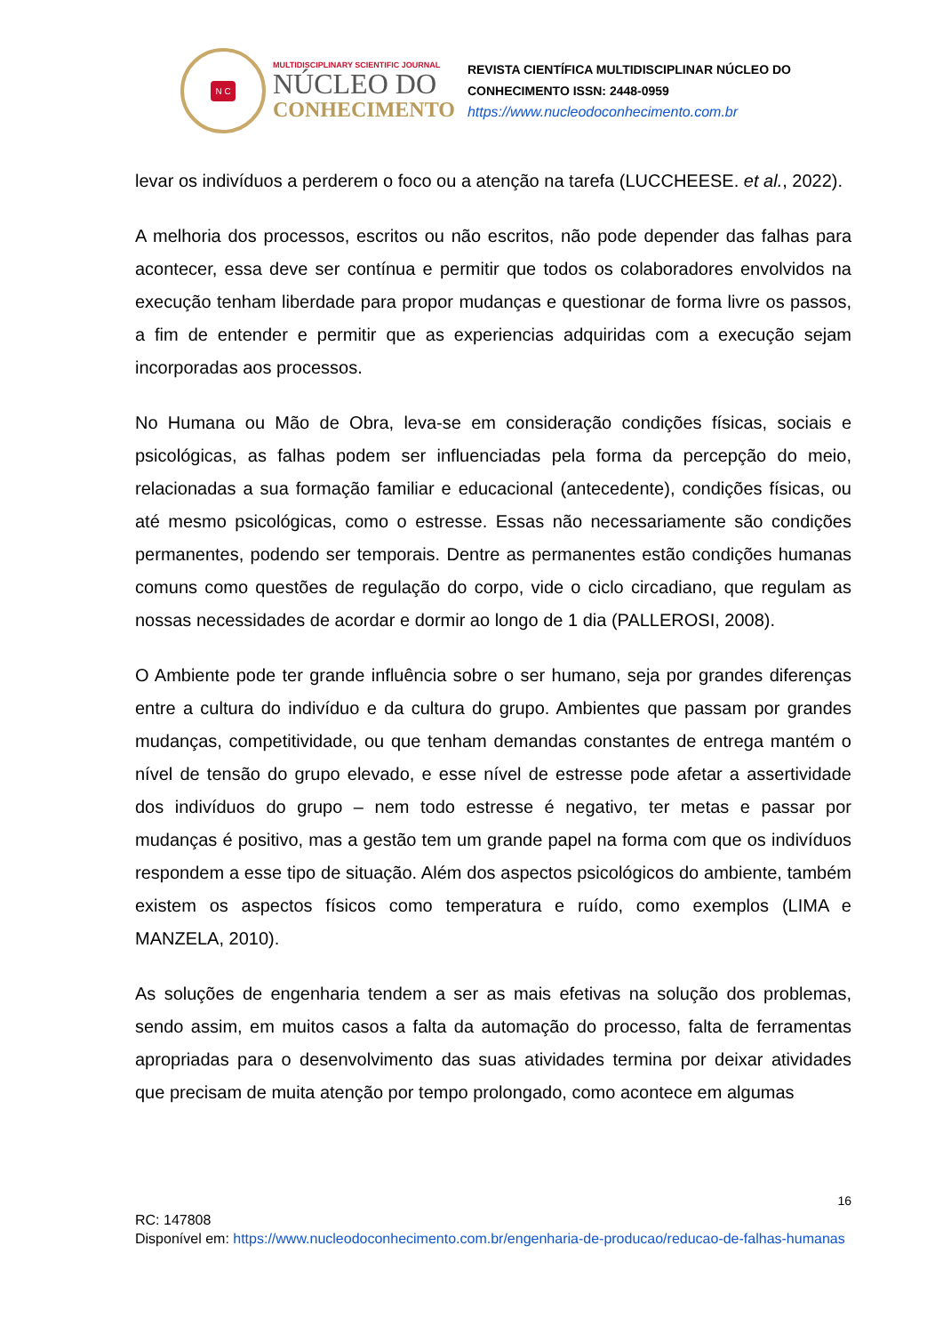N C
MULTIDISCIPLINARY SCIENTIFIC JOURNAL
NÚCLEO DO
CONHECIMENTO
REVISTA CIENTÍFICA MULTIDISCIPLINAR NÚCLEO DO
CONHECIMENTO ISSN: 2448-0959
https://www.nucleodoconhecimento.com.br
levar os indivíduos a perderem o foco ou a atenção na tarefa (LUCCHEESE. et al., 2022).
A melhoria dos processos, escritos ou não escritos, não pode depender das falhas para acontecer, essa deve ser contínua e permitir que todos os colaboradores envolvidos na execução tenham liberdade para propor mudanças e questionar de forma livre os passos, a fim de entender e permitir que as experiencias adquiridas com a execução sejam incorporadas aos processos.
No Humana ou Mão de Obra, leva-se em consideração condições físicas, sociais e psicológicas, as falhas podem ser influenciadas pela forma da percepção do meio, relacionadas a sua formação familiar e educacional (antecedente), condições físicas, ou até mesmo psicológicas, como o estresse. Essas não necessariamente são condições permanentes, podendo ser temporais. Dentre as permanentes estão condições humanas comuns como questões de regulação do corpo, vide o ciclo circadiano, que regulam as nossas necessidades de acordar e dormir ao longo de 1 dia (PALLEROSI, 2008).
O Ambiente pode ter grande influência sobre o ser humano, seja por grandes diferenças entre a cultura do indivíduo e da cultura do grupo. Ambientes que passam por grandes mudanças, competitividade, ou que tenham demandas constantes de entrega mantém o nível de tensão do grupo elevado, e esse nível de estresse pode afetar a assertividade dos indivíduos do grupo – nem todo estresse é negativo, ter metas e passar por mudanças é positivo, mas a gestão tem um grande papel na forma com que os indivíduos respondem a esse tipo de situação. Além dos aspectos psicológicos do ambiente, também existem os aspectos físicos como temperatura e ruído, como exemplos (LIMA e MANZELA, 2010).
As soluções de engenharia tendem a ser as mais efetivas na solução dos problemas, sendo assim, em muitos casos a falta da automação do processo, falta de ferramentas apropriadas para o desenvolvimento das suas atividades termina por deixar atividades que precisam de muita atenção por tempo prolongado, como acontece em algumas
16
RC: 147808
Disponível em: https://www.nucleodoconhecimento.com.br/engenharia-de-producao/reducao-de-falhas-humanas